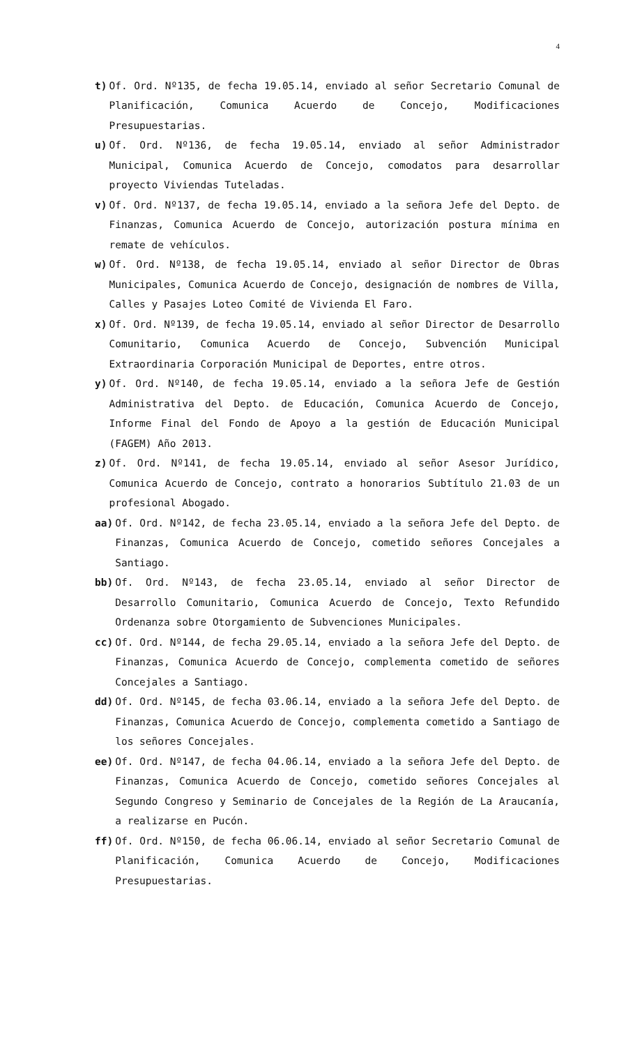4
t) Of. Ord. Nº135, de fecha 19.05.14, enviado al señor Secretario Comunal de Planificación, Comunica Acuerdo de Concejo, Modificaciones Presupuestarias.
u) Of. Ord. Nº136, de fecha 19.05.14, enviado al señor Administrador Municipal, Comunica Acuerdo de Concejo, comodatos para desarrollar proyecto Viviendas Tuteladas.
v) Of. Ord. Nº137, de fecha 19.05.14, enviado a la señora Jefe del Depto. de Finanzas, Comunica Acuerdo de Concejo, autorización postura mínima en remate de vehículos.
w) Of. Ord. Nº138, de fecha 19.05.14, enviado al señor Director de Obras Municipales, Comunica Acuerdo de Concejo, designación de nombres de Villa, Calles y Pasajes Loteo Comité de Vivienda El Faro.
x) Of. Ord. Nº139, de fecha 19.05.14, enviado al señor Director de Desarrollo Comunitario, Comunica Acuerdo de Concejo, Subvención Municipal Extraordinaria Corporación Municipal de Deportes, entre otros.
y) Of. Ord. Nº140, de fecha 19.05.14, enviado a la señora Jefe de Gestión Administrativa del Depto. de Educación, Comunica Acuerdo de Concejo, Informe Final del Fondo de Apoyo a la gestión de Educación Municipal (FAGEM) Año 2013.
z) Of. Ord. Nº141, de fecha 19.05.14, enviado al señor Asesor Jurídico, Comunica Acuerdo de Concejo, contrato a honorarios Subtítulo 21.03 de un profesional Abogado.
aa) Of. Ord. Nº142, de fecha 23.05.14, enviado a la señora Jefe del Depto. de Finanzas, Comunica Acuerdo de Concejo, cometido señores Concejales a Santiago.
bb) Of. Ord. Nº143, de fecha 23.05.14, enviado al señor Director de Desarrollo Comunitario, Comunica Acuerdo de Concejo, Texto Refundido Ordenanza sobre Otorgamiento de Subvenciones Municipales.
cc) Of. Ord. Nº144, de fecha 29.05.14, enviado a la señora Jefe del Depto. de Finanzas, Comunica Acuerdo de Concejo, complementa cometido de señores Concejales a Santiago.
dd) Of. Ord. Nº145, de fecha 03.06.14, enviado a la señora Jefe del Depto. de Finanzas, Comunica Acuerdo de Concejo, complementa cometido a Santiago de los señores Concejales.
ee) Of. Ord. Nº147, de fecha 04.06.14, enviado a la señora Jefe del Depto. de Finanzas, Comunica Acuerdo de Concejo, cometido señores Concejales al Segundo Congreso y Seminario de Concejales de la Región de La Araucanía, a realizarse en Pucón.
ff) Of. Ord. Nº150, de fecha 06.06.14, enviado al señor Secretario Comunal de Planificación, Comunica Acuerdo de Concejo, Modificaciones Presupuestarias.